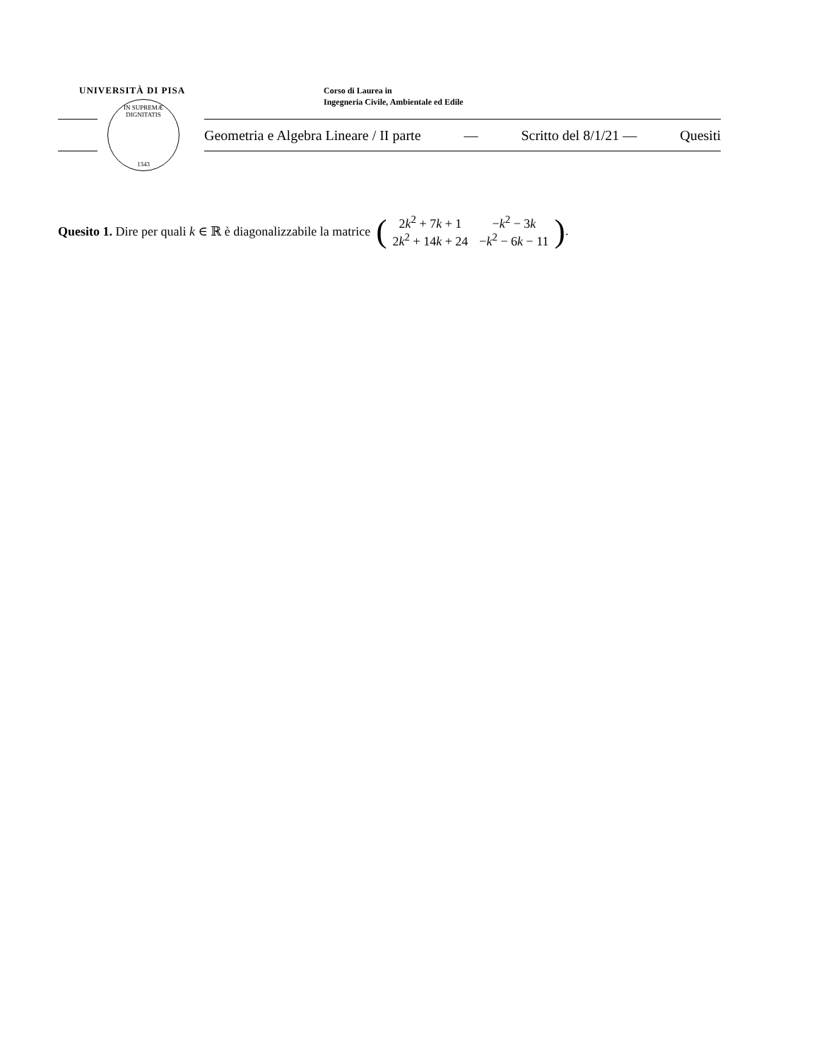UNIVERSITÀ DI PISA
Corso di Laurea in
Ingegneria Civile, Ambientale ed Edile
IN SUPREMÆ DIGNITATIS
1343
Geometria e Algebra Lineare / II parte — Scritto del 8/1/21 — Quesiti
Quesito 1. Dire per quali k ∈ ℝ è diagonalizzabile la matrice (
| 2 k<sup>2</sup> + 7 k + 1 | − k<sup>2</sup> − 3 k |
| 2 k<sup>2</sup> + 14 k + 24 | − k<sup>2</sup> − 6 k − 11 |
).